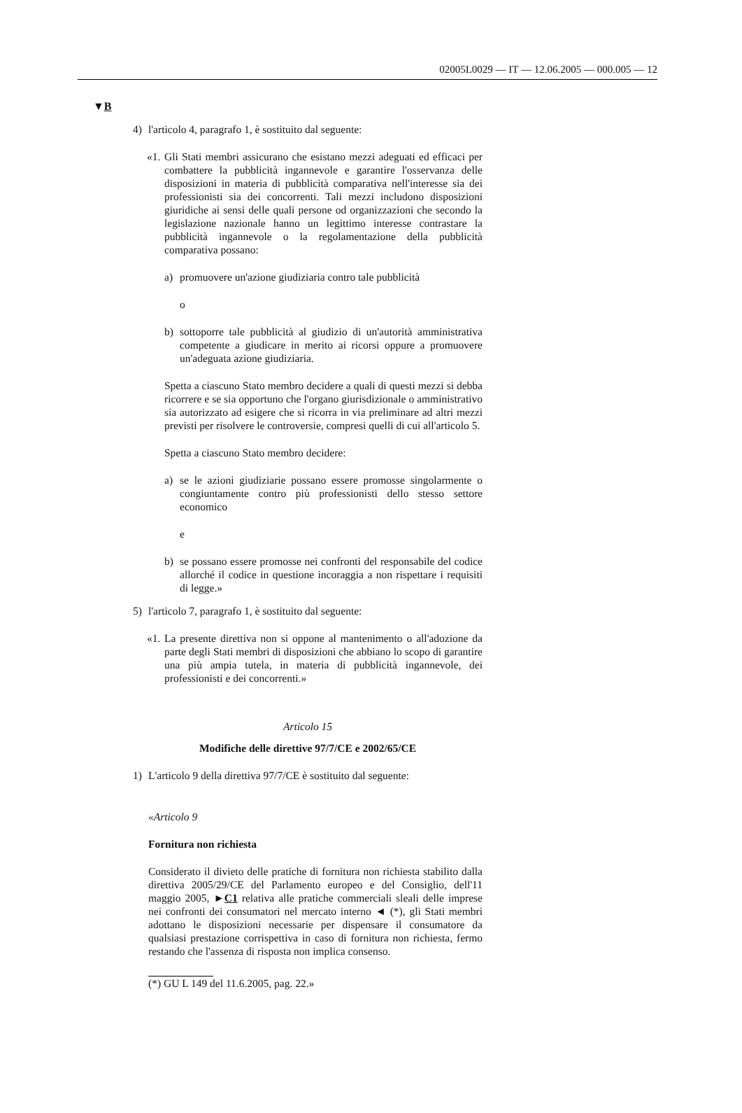02005L0029 — IT — 12.06.2005 — 000.005 — 12
▼B
4) l'articolo 4, paragrafo 1, è sostituito dal seguente:
«1.
Gli Stati membri assicurano che esistano mezzi adeguati ed efficaci per combattere la pubblicità ingannevole e garantire l'osservanza delle disposizioni in materia di pubblicità comparativa nell'interesse sia dei professionisti sia dei concorrenti. Tali mezzi includono disposizioni giuridiche ai sensi delle quali persone od organizzazioni che secondo la legislazione nazionale hanno un legittimo interesse contrastare la pubblicità ingannevole o la regolamentazione della pubblicità comparativa possano:
a) promuovere un'azione giudiziaria contro tale pubblicità
o
b) sottoporre tale pubblicità al giudizio di un'autorità amministrativa competente a giudicare in merito ai ricorsi oppure a promuovere un'adeguata azione giudiziaria.
Spetta a ciascuno Stato membro decidere a quali di questi mezzi si debba ricorrere e se sia opportuno che l'organo giurisdizionale o amministrativo sia autorizzato ad esigere che si ricorra in via preliminare ad altri mezzi previsti per risolvere le controversie, compresi quelli di cui all'articolo 5.
Spetta a ciascuno Stato membro decidere:
a) se le azioni giudiziarie possano essere promosse singolarmente o congiuntamente contro più professionisti dello stesso settore economico
e
b) se possano essere promosse nei confronti del responsabile del codice allorché il codice in questione incoraggia a non rispettare i requisiti di legge.»
5) l'articolo 7, paragrafo 1, è sostituito dal seguente:
«1.
La presente direttiva non si oppone al mantenimento o all'adozione da parte degli Stati membri di disposizioni che abbiano lo scopo di garantire una più ampia tutela, in materia di pubblicità ingannevole, dei professionisti e dei concorrenti.»
Articolo 15
Modifiche delle direttive 97/7/CE e 2002/65/CE
1) L'articolo 9 della direttiva 97/7/CE è sostituito dal seguente:
«Articolo 9
Fornitura non richiesta
Considerato il divieto delle pratiche di fornitura non richiesta stabilito dalla direttiva 2005/29/CE del Parlamento europeo e del Consiglio, dell'11 maggio 2005, ►C1 relativa alle pratiche commerciali sleali delle imprese nei confronti dei consumatori nel mercato interno ◄ (*), gli Stati membri adottano le disposizioni necessarie per dispensare il consumatore da qualsiasi prestazione corrispettiva in caso di fornitura non richiesta, fermo restando che l'assenza di risposta non implica consenso.
(*) GU L 149 del 11.6.2005, pag. 22.»